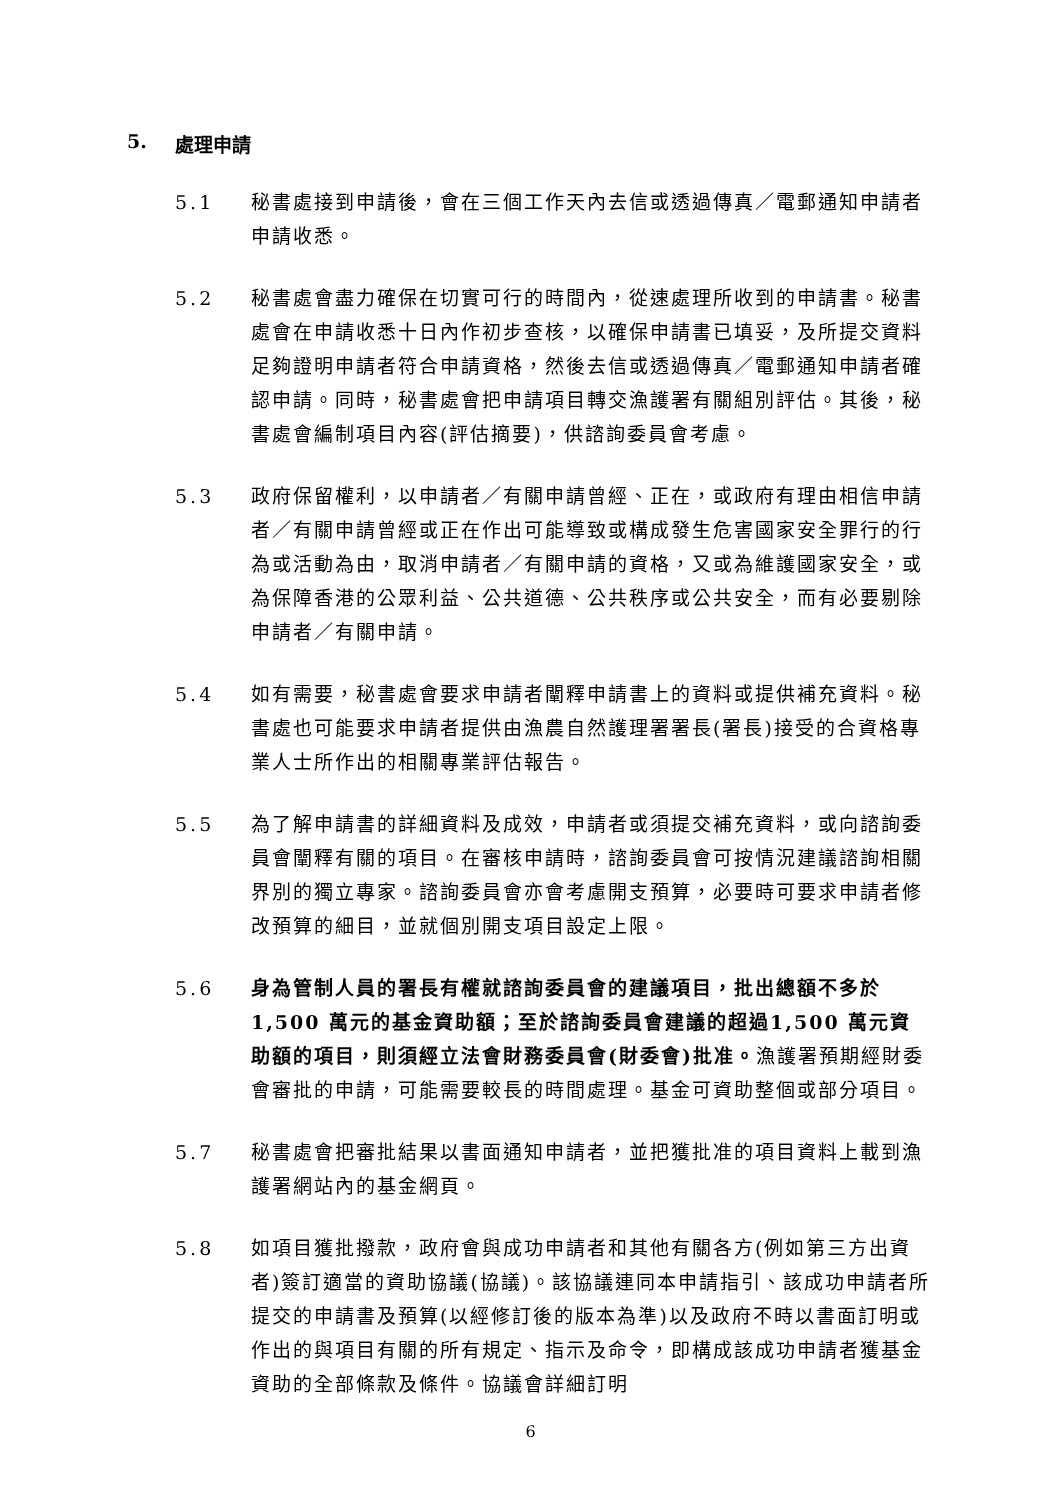5. 處理申請
5.1 秘書處接到申請後，會在三個工作天內去信或透過傳真／電郵通知申請者申請收悉。
5.2 秘書處會盡力確保在切實可行的時間內，從速處理所收到的申請書。秘書處會在申請收悉十日內作初步查核，以確保申請書已填妥，及所提交資料足夠證明申請者符合申請資格，然後去信或透過傳真／電郵通知申請者確認申請。同時，秘書處會把申請項目轉交漁護署有關組別評估。其後，秘書處會編制項目內容(評估摘要)，供諮詢委員會考慮。
5.3 政府保留權利，以申請者／有關申請曾經、正在，或政府有理由相信申請者／有關申請曾經或正在作出可能導致或構成發生危害國家安全罪行的行為或活動為由，取消申請者／有關申請的資格，又或為維護國家安全，或為保障香港的公眾利益、公共道德、公共秩序或公共安全，而有必要剔除申請者／有關申請。
5.4 如有需要，秘書處會要求申請者闡釋申請書上的資料或提供補充資料。秘書處也可能要求申請者提供由漁農自然護理署署長(署長)接受的合資格專業人士所作出的相關專業評估報告。
5.5 為了解申請書的詳細資料及成效，申請者或須提交補充資料，或向諮詢委員會闡釋有關的項目。在審核申請時，諮詢委員會可按情況建議諮詢相關界別的獨立專家。諮詢委員會亦會考慮開支預算，必要時可要求申請者修改預算的細目，並就個別開支項目設定上限。
5.6 身為管制人員的署長有權就諮詢委員會的建議項目，批出總額不多於1,500 萬元的基金資助額；至於諮詢委員會建議的超過1,500 萬元資助額的項目，則須經立法會財務委員會(財委會)批准。漁護署預期經財委會審批的申請，可能需要較長的時間處理。基金可資助整個或部分項目。
5.7 秘書處會把審批結果以書面通知申請者，並把獲批准的項目資料上載到漁護署網站內的基金網頁。
5.8 如項目獲批撥款，政府會與成功申請者和其他有關各方(例如第三方出資者)簽訂適當的資助協議(協議)。該協議連同本申請指引、該成功申請者所提交的申請書及預算(以經修訂後的版本為準)以及政府不時以書面訂明或作出的與項目有關的所有規定、指示及命令，即構成該成功申請者獲基金資助的全部條款及條件。協議會詳細訂明
6